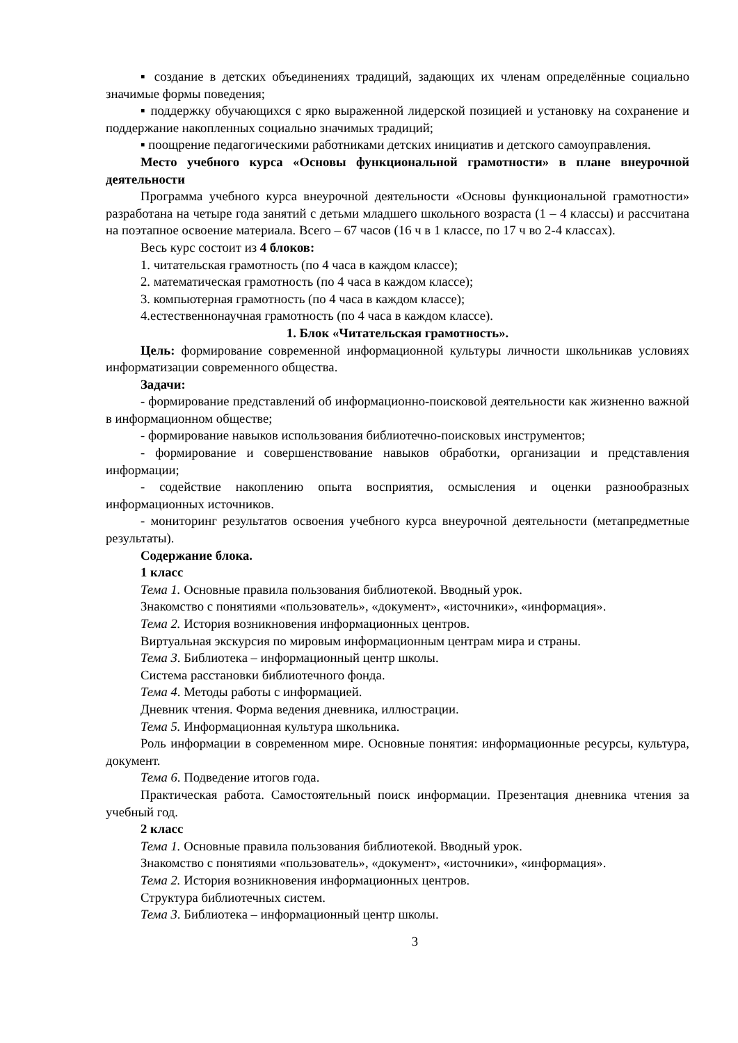▪ создание в детских объединениях традиций, задающих их членам определённые социально значимые формы поведения;
▪ поддержку обучающихся с ярко выраженной лидерской позицией и установку на сохранение и поддержание накопленных социально значимых традиций;
▪ поощрение педагогическими работниками детских инициатив и детского самоуправления.
Место учебного курса «Основы функциональной грамотности» в плане внеурочной деятельности
Программа учебного курса внеурочной деятельности «Основы функциональной грамотности» разработана на четыре года занятий с детьми младшего школьного возраста (1 – 4 классы) и рассчитана на поэтапное освоение материала. Всего – 67 часов (16 ч в 1 классе, по 17 ч во 2-4 классах).
Весь курс состоит из 4 блоков:
1. читательская грамотность (по 4 часа в каждом классе);
2. математическая грамотность (по 4 часа в каждом классе);
3. компьютерная грамотность (по 4 часа в каждом классе);
4.естественнонаучная грамотность (по 4 часа в каждом классе).
1. Блок «Читательская грамотность».
Цель: формирование современной информационной культуры личности школьникав условиях информатизации современного общества.
Задачи:
- формирование представлений об информационно-поисковой деятельности как жизненно важной в информационном обществе;
- формирование навыков использования библиотечно-поисковых инструментов;
- формирование и совершенствование навыков обработки, организации и представления информации;
- содействие накоплению опыта восприятия, осмысления и оценки разнообразных информационных источников.
- мониторинг результатов освоения учебного курса внеурочной деятельности (метапредметные результаты).
Содержание блока.
1 класс
Тема 1. Основные правила пользования библиотекой. Вводный урок.
Знакомство с понятиями «пользователь», «документ», «источники», «информация».
Тема 2. История возникновения информационных центров.
Виртуальная экскурсия по мировым информационным центрам мира и страны.
Тема 3. Библиотека – информационный центр школы.
Система расстановки библиотечного фонда.
Тема 4. Методы работы с информацией.
Дневник чтения. Форма ведения дневника, иллюстрации.
Тема 5. Информационная культура школьника.
Роль информации в современном мире. Основные понятия: информационные ресурсы, культура, документ.
Тема 6. Подведение итогов года.
Практическая работа. Самостоятельный поиск информации. Презентация дневника чтения за учебный год.
2 класс
Тема 1. Основные правила пользования библиотекой. Вводный урок.
Знакомство с понятиями «пользователь», «документ», «источники», «информация».
Тема 2. История возникновения информационных центров.
Структура библиотечных систем.
Тема 3. Библиотека – информационный центр школы.
3